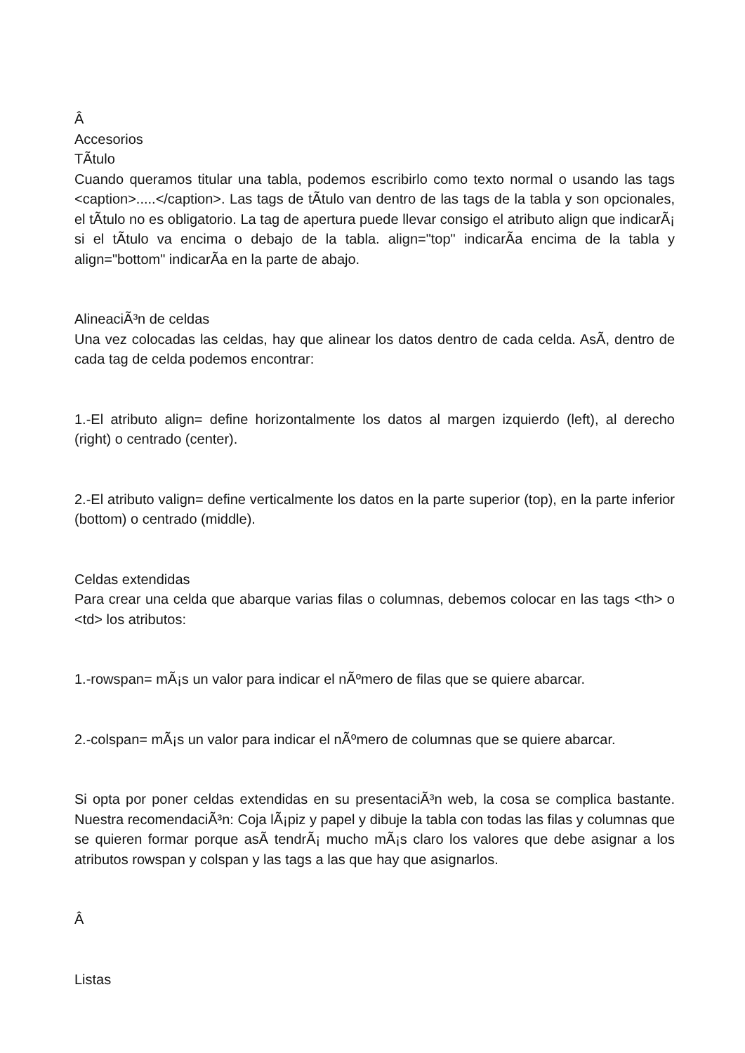Â
Accesorios
TÃ­tulo
Cuando queramos titular una tabla, podemos escribirlo como texto normal o usando las tags <caption>.....</caption>. Las tags de tÃ­tulo van dentro de las tags de la tabla y son opcionales, el tÃ­tulo no es obligatorio. La tag de apertura puede llevar consigo el atributo align que indicarÃ¡ si el tÃ­tulo va encima o debajo de la tabla. align="top" indicarÃ­a encima de la tabla y align="bottom" indicarÃ­a en la parte de abajo.
AlineaciÃ³n de celdas
Una vez colocadas las celdas, hay que alinear los datos dentro de cada celda. AsÃ­, dentro de cada tag de celda podemos encontrar:
1.-El atributo align= define horizontalmente los datos al margen izquierdo (left), al derecho (right) o centrado (center).
2.-El atributo valign= define verticalmente los datos en la parte superior (top), en la parte inferior (bottom) o centrado (middle).
Celdas extendidas
Para crear una celda que abarque varias filas o columnas, debemos colocar en las tags <th> o <td> los atributos:
1.-rowspan= mÃ¡s un valor para indicar el nÃºmero de filas que se quiere abarcar.
2.-colspan= mÃ¡s un valor para indicar el nÃºmero de columnas que se quiere abarcar.
Si opta por poner celdas extendidas en su presentaciÃ³n web, la cosa se complica bastante. Nuestra recomendaciÃ³n: Coja lÃ¡piz y papel y dibuje la tabla con todas las filas y columnas que se quieren formar porque asÃ­ tendrÃ¡ mucho mÃ¡s claro los valores que debe asignar a los atributos rowspan y colspan y las tags a las que hay que asignarlos.
Â
Listas